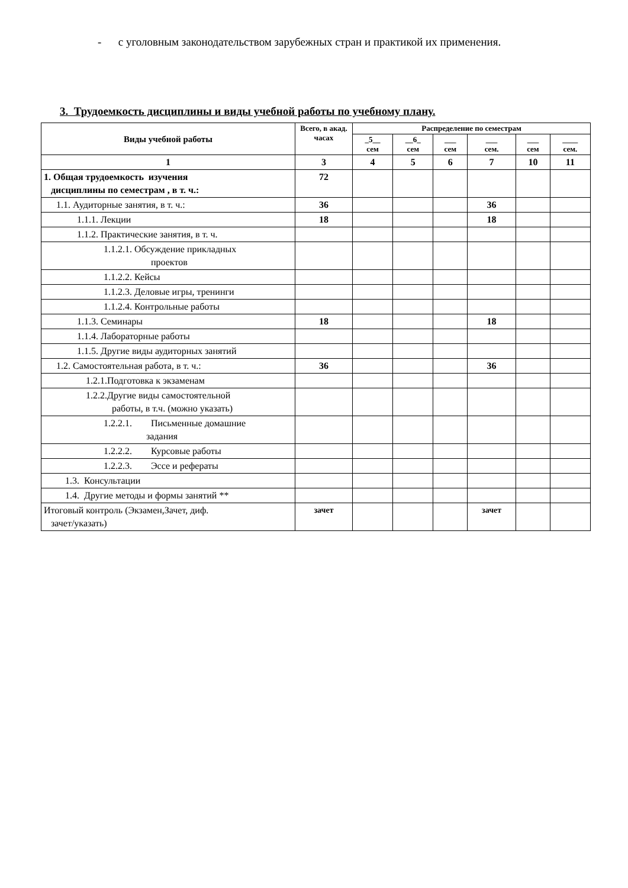- с уголовным законодательством зарубежных стран и практикой их применения.
3. Трудоемкость дисциплины и виды учебной работы по учебному плану.
| Виды учебной работы | Всего, в акад. часах | Распределение по семестрам | | | | | |
| --- | --- | --- | --- | --- | --- | --- | --- |
| | | _5__ сем | __6_ сем | ___ сем | ___ сем. | ___ сем | ____ сем. |
| 1 | 3 | 4 | 5 | 6 | 7 | 10 | 11 |
| 1. Общая трудоемкость изучения дисциплины по семестрам , в т. ч.: | 72 | | | | | | |
| 1.1. Аудиторные занятия, в т. ч.: | 36 | | | | 36 | | |
| 1.1.1. Лекции | 18 | | | | 18 | | |
| 1.1.2. Практические занятия, в т. ч. | | | | | | | |
| 1.1.2.1. Обсуждение прикладных проектов | | | | | | | |
| 1.1.2.2. Кейсы | | | | | | | |
| 1.1.2.3. Деловые игры, тренинги | | | | | | | |
| 1.1.2.4. Контрольные работы | | | | | | | |
| 1.1.3. Семинары | 18 | | | | 18 | | |
| 1.1.4. Лабораторные работы | | | | | | | |
| 1.1.5. Другие виды аудиторных занятий | | | | | | | |
| 1.2. Самостоятельная работа, в т. ч.: | 36 | | | | 36 | | |
| 1.2.1.Подготовка к экзаменам | | | | | | | |
| 1.2.2.Другие виды самостоятельной работы, в т.ч. (можно указать) | | | | | | | |
| 1.2.2.1. Письменные домашние задания | | | | | | | |
| 1.2.2.2. Курсовые работы | | | | | | | |
| 1.2.2.3. Эссе и рефераты | | | | | | | |
| 1.3. Консультации | | | | | | | |
| 1.4. Другие методы и формы занятий ** | | | | | | | |
| Итоговый контроль (Экзамен,Зачет, диф. зачет/указать) | зачет | | | | зачет | | |